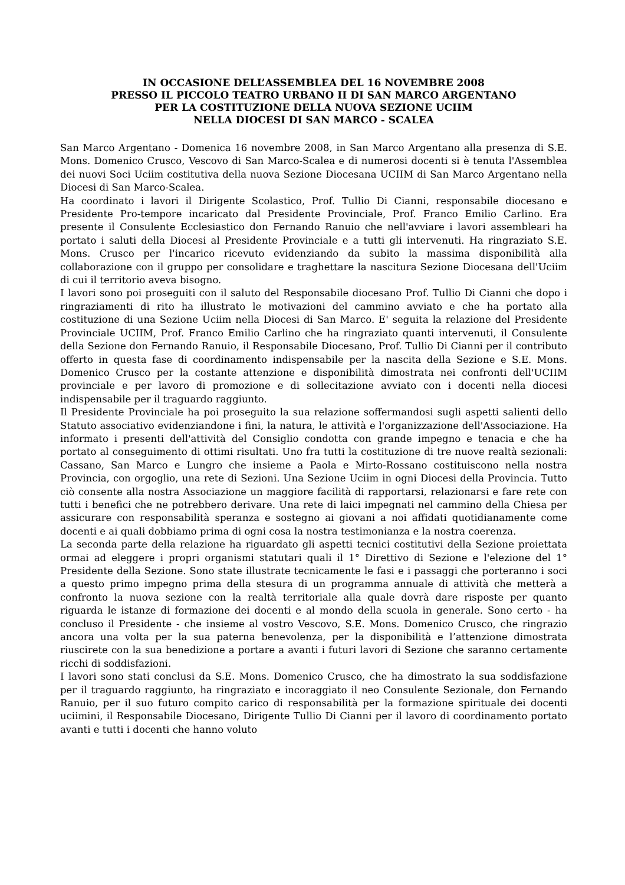IN OCCASIONE DELL’ASSEMBLEA DEL 16 NOVEMBRE 2008
PRESSO IL PICCOLO TEATRO URBANO II DI SAN MARCO ARGENTANO
PER LA COSTITUZIONE DELLA NUOVA SEZIONE UCIIM
NELLA DIOCESI DI SAN MARCO - SCALEA
San Marco Argentano - Domenica 16 novembre 2008, in San Marco Argentano alla presenza di S.E. Mons. Domenico Crusco, Vescovo di San Marco-Scalea e di numerosi docenti si è tenuta l'Assemblea dei nuovi Soci Uciim costitutiva della nuova Sezione Diocesana UCIIM di San Marco Argentano nella Diocesi di San Marco-Scalea.
Ha coordinato i lavori il Dirigente Scolastico, Prof. Tullio Di Cianni, responsabile diocesano e Presidente Pro-tempore incaricato dal Presidente Provinciale, Prof. Franco Emilio Carlino. Era presente il Consulente Ecclesiastico don Fernando Ranuio che nell'avviare i lavori assembleari ha portato i saluti della Diocesi al Presidente Provinciale e a tutti gli intervenuti. Ha ringraziato S.E. Mons. Crusco per l'incarico ricevuto evidenziando da subito la massima disponibilità alla collaborazione con il gruppo per consolidare e traghettare la nascitura Sezione Diocesana dell'Uciim di cui il territorio aveva bisogno.
I lavori sono poi proseguiti con il saluto del Responsabile diocesano Prof. Tullio Di Cianni che dopo i ringraziamenti di rito ha illustrato le motivazioni del cammino avviato e che ha portato alla costituzione di una Sezione Uciim nella Diocesi di San Marco. E' seguita la relazione del Presidente Provinciale UCIIM, Prof. Franco Emilio Carlino che ha ringraziato quanti intervenuti, il Consulente della Sezione don Fernando Ranuio, il Responsabile Diocesano, Prof. Tullio Di Cianni per il contributo offerto in questa fase di coordinamento indispensabile per la nascita della Sezione e S.E. Mons. Domenico Crusco per la costante attenzione e disponibilità dimostrata nei confronti dell'UCIIM provinciale e per lavoro di promozione e di sollecitazione avviato con i docenti nella diocesi indispensabile per il traguardo raggiunto.
Il Presidente Provinciale ha poi proseguito la sua relazione soffermandosi sugli aspetti salienti dello Statuto associativo evidenziandone i fini, la natura, le attività e l'organizzazione dell'Associazione. Ha informato i presenti dell'attività del Consiglio condotta con grande impegno e tenacia e che ha portato al conseguimento di ottimi risultati. Uno fra tutti la costituzione di tre nuove realtà sezionali: Cassano, San Marco e Lungro che insieme a Paola e Mirto-Rossano costituiscono nella nostra Provincia, con orgoglio, una rete di Sezioni. Una Sezione Uciim in ogni Diocesi della Provincia. Tutto ciò consente alla nostra Associazione un maggiore facilità di rapportarsi, relazionarsi e fare rete con tutti i benefici che ne potrebbero derivare. Una rete di laici impegnati nel cammino della Chiesa per assicurare con responsabilità speranza e sostegno ai giovani a noi affidati quotidianamente come docenti e ai quali dobbiamo prima di ogni cosa la nostra testimonianza e la nostra coerenza.
La seconda parte della relazione ha riguardato gli aspetti tecnici costitutivi della Sezione proiettata ormai ad eleggere i propri organismi statutari quali il 1° Direttivo di Sezione e l'elezione del 1° Presidente della Sezione. Sono state illustrate tecnicamente le fasi e i passaggi che porteranno i soci a questo primo impegno prima della stesura di un programma annuale di attività che metterà a confronto la nuova sezione con la realtà territoriale alla quale dovrà dare risposte per quanto riguarda le istanze di formazione dei docenti e al mondo della scuola in generale. Sono certo - ha concluso il Presidente - che insieme al vostro Vescovo, S.E. Mons. Domenico Crusco, che ringrazio ancora una volta per la sua paterna benevolenza, per la disponibilità e l’attenzione dimostrata riuscirete con la sua benedizione a portare a avanti i futuri lavori di Sezione che saranno certamente ricchi di soddisfazioni.
I lavori sono stati conclusi da S.E. Mons. Domenico Crusco, che ha dimostrato la sua soddisfazione per il traguardo raggiunto, ha ringraziato e incoraggiato il neo Consulente Sezionale, don Fernando Ranuio, per il suo futuro compito carico di responsabilità per la formazione spirituale dei docenti uciimini, il Responsabile Diocesano, Dirigente Tullio Di Cianni per il lavoro di coordinamento portato avanti e tutti i docenti che hanno voluto